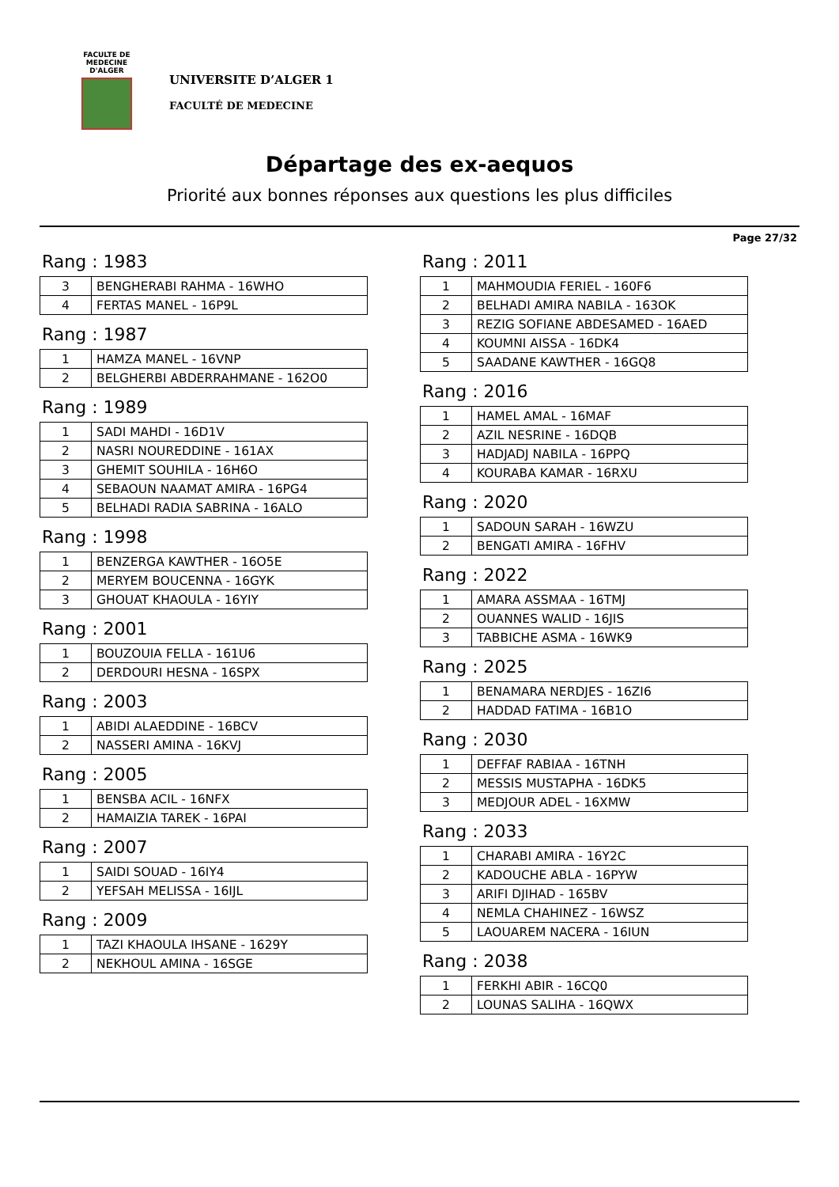FACULTE DE MEDECINE
D'ALGER
UNIVERSITE D’ALGER 1
FACULTÉ DE MEDECINE
Départage des ex-aequos
Priorité aux bonnes réponses aux questions les plus difficiles
Page 27/32
Rang : 1983
| 3 | BENGHERABI RAHMA - 16WHO |
| 4 | FERTAS MANEL - 16P9L |
Rang : 1987
| 1 | HAMZA MANEL - 16VNP |
| 2 | BELGHERBI ABDERRAHMANE - 162O0 |
Rang : 1989
| 1 | SADI MAHDI - 16D1V |
| 2 | NASRI NOUREDDINE - 161AX |
| 3 | GHEMIT SOUHILA - 16H6O |
| 4 | SEBAOUN NAAMAT AMIRA - 16PG4 |
| 5 | BELHADI RADIA SABRINA - 16ALO |
Rang : 1998
| 1 | BENZERGA KAWTHER - 16O5E |
| 2 | MERYEM BOUCENNA - 16GYK |
| 3 | GHOUAT KHAOULA - 16YIY |
Rang : 2001
| 1 | BOUZOUIA FELLA - 161U6 |
| 2 | DERDOURI HESNA - 16SPX |
Rang : 2003
| 1 | ABIDI ALAEDDINE - 16BCV |
| 2 | NASSERI AMINA - 16KVJ |
Rang : 2005
| 1 | BENSBA ACIL - 16NFX |
| 2 | HAMAIZIA TAREK - 16PAI |
Rang : 2007
| 1 | SAIDI SOUAD - 16IY4 |
| 2 | YEFSAH MELISSA - 16IJL |
Rang : 2009
| 1 | TAZI KHAOULA IHSANE - 1629Y |
| 2 | NEKHOUL AMINA - 16SGE |
Rang : 2011
| 1 | MAHMOUDIA FERIEL - 160F6 |
| 2 | BELHADI AMIRA NABILA - 163OK |
| 3 | REZIG SOFIANE ABDESAMED - 16AED |
| 4 | KOUMNI AISSA - 16DK4 |
| 5 | SAADANE KAWTHER - 16GQ8 |
Rang : 2016
| 1 | HAMEL AMAL - 16MAF |
| 2 | AZIL NESRINE - 16DQB |
| 3 | HADJADJ NABILA - 16PPQ |
| 4 | KOURABA KAMAR - 16RXU |
Rang : 2020
| 1 | SADOUN SARAH - 16WZU |
| 2 | BENGATI AMIRA - 16FHV |
Rang : 2022
| 1 | AMARA ASSMAA - 16TMJ |
| 2 | OUANNES WALID - 16JIS |
| 3 | TABBICHE ASMA - 16WK9 |
Rang : 2025
| 1 | BENAMARA NERDJES - 16ZI6 |
| 2 | HADDAD FATIMA - 16B1O |
Rang : 2030
| 1 | DEFFAF RABIAA - 16TNH |
| 2 | MESSIS MUSTAPHA - 16DK5 |
| 3 | MEDJOUR ADEL - 16XMW |
Rang : 2033
| 1 | CHARABI AMIRA - 16Y2C |
| 2 | KADOUCHE ABLA - 16PYW |
| 3 | ARIFI DJIHAD - 165BV |
| 4 | NEMLA CHAHINEZ - 16WSZ |
| 5 | LAOUAREM NACERA - 16IUN |
Rang : 2038
| 1 | FERKHI ABIR - 16CQ0 |
| 2 | LOUNAS SALIHA - 16QWX |